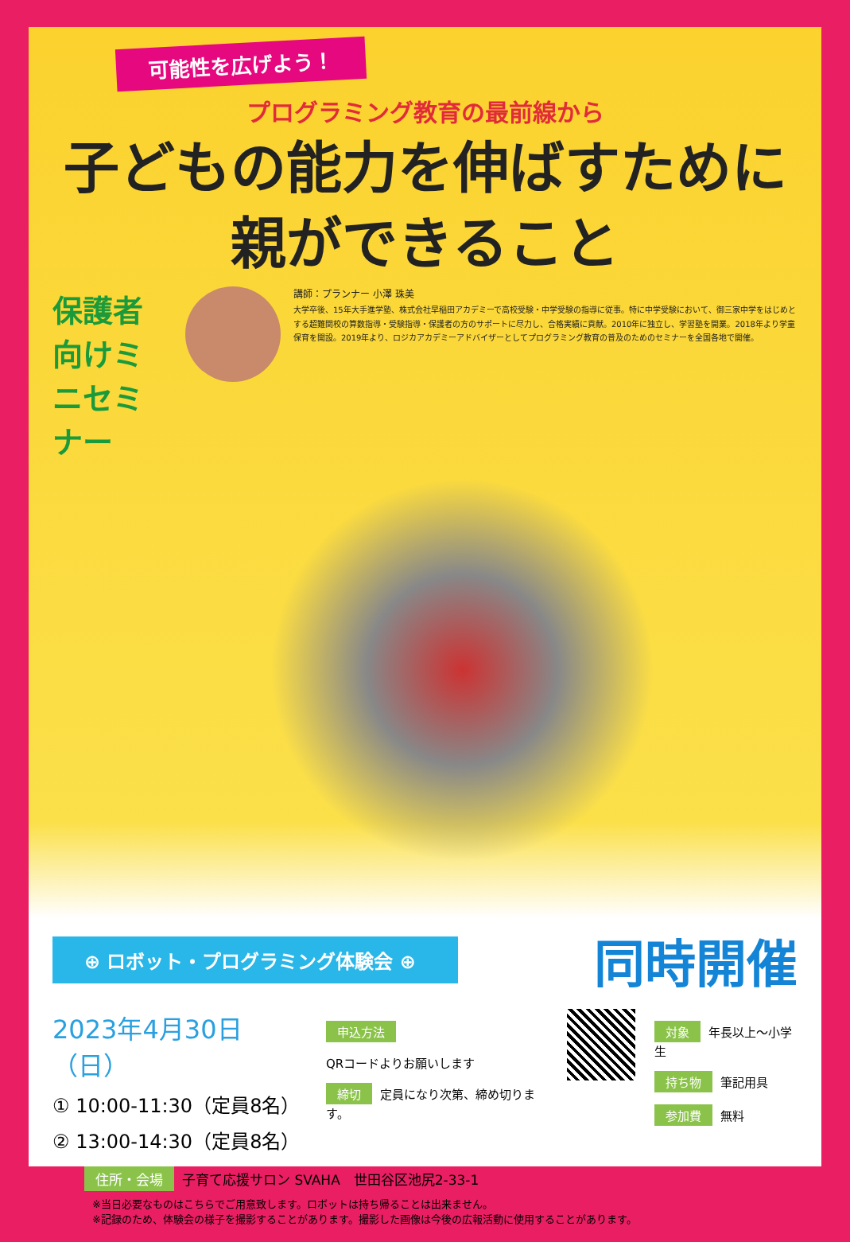可能性を広げよう！
プログラミング教育の最前線から
子どもの能力を伸ばすために
親ができること
保護者向けミニセミナー
講師：プランナー 小澤 珠美
大学卒後、15年大手進学塾、株式会社早稲田アカデミーで高校受験・中学受験の指導に従事。特に中学受験において、御三家中学をはじめとする超難関校の算数指導・受験指導・保護者の方のサポートに尽力し、合格実績に貢献。2010年に独立し、学習塾を開業。2018年より学童保育を開設。2019年より、ロジカアカデミーアドバイザーとしてプログラミング教育の普及のためのセミナーを全国各地で開催。
⊕ ロボット・プログラミング体験会 ⊕
同時開催
2023年4月30日（日）
① 10:00-11:30（定員8名）
② 13:00-14:30（定員8名）
申込方法
QRコードよりお願いします
締切 定員になり次第、締め切ります。
対象 年長以上～小学生
持ち物 筆記用具
参加費 無料
住所・会場 子育て応援サロン SVAHA　世田谷区池尻2-33-1
※当日必要なものはこちらでご用意致します。ロボットは持ち帰ることは出来ません。
※記録のため、体験会の様子を撮影することがあります。撮影した画像は今後の広報活動に使用することがあります。